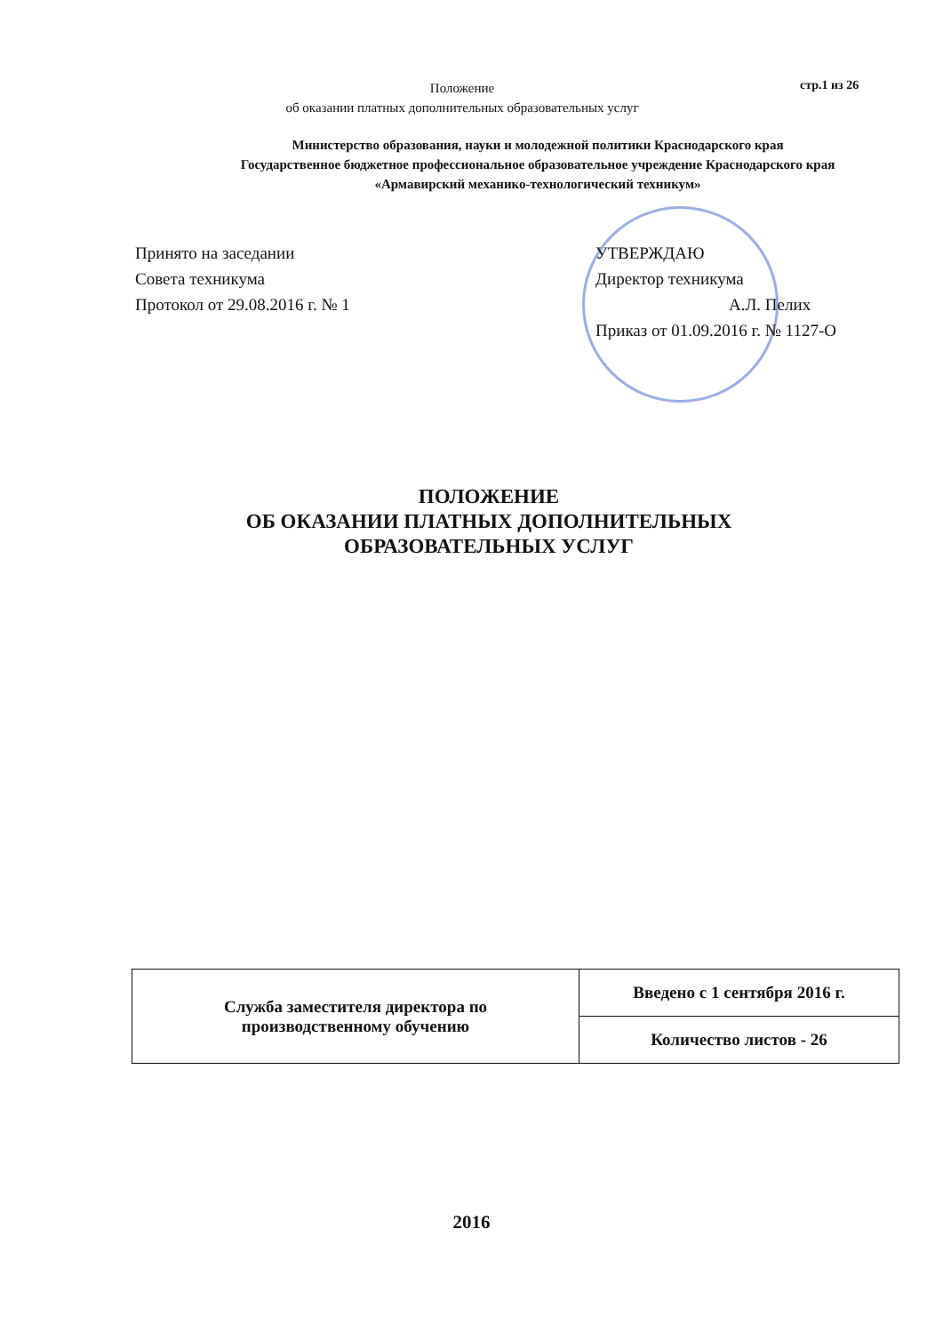Положение
об оказании платных дополнительных образовательных услуг
стр.1 из 26
Министерство образования, науки и молодежной политики Краснодарского края
Государственное бюджетное профессиональное образовательное учреждение Краснодарского края
«Армавирский механико-технологический техникум»
Принято на заседании
Совета техникума
Протокол от 29.08.2016 г. № 1
УТВЕРЖДАЮ
Директор техникума
А.Л. Пелих
Приказ от 01.09.2016 г. № 1127-О
ПОЛОЖЕНИЕ
ОБ ОКАЗАНИИ ПЛАТНЫХ ДОПОЛНИТЕЛЬНЫХ ОБРАЗОВАТЕЛЬНЫХ УСЛУГ
| Служба заместителя директора по производственному обучению | Введено с 1 сентября 2016 г. |
| | Количество листов - 26 |
2016